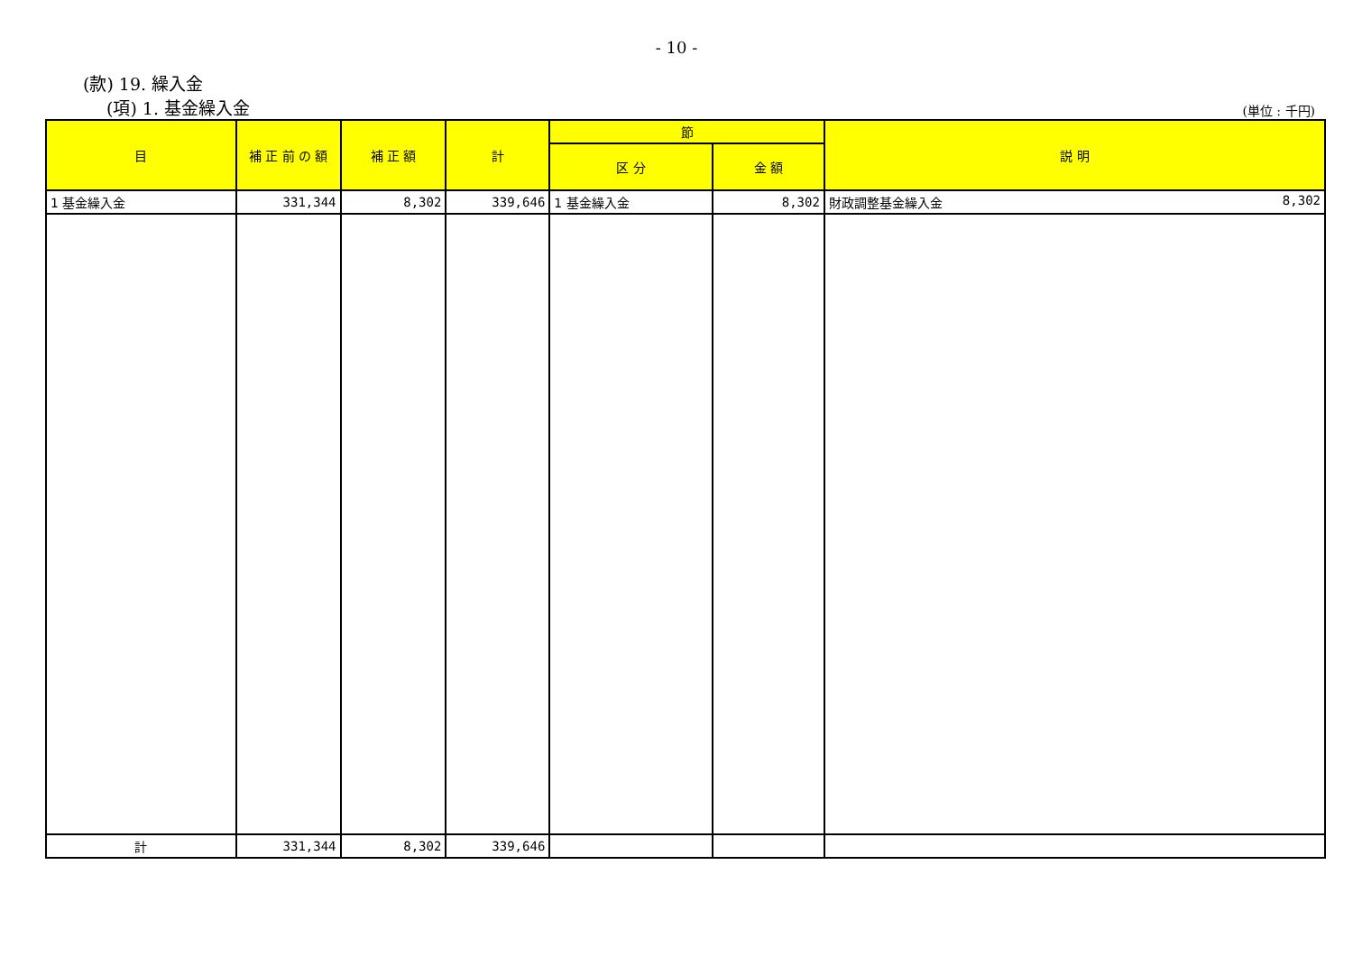- 10 -
(款) 19. 繰入金
(項) 1. 基金繰入金 (単位 : 千円)
| 目 | 補 正 前 の 額 | 補 正 額 | 計 | 節 | | 説 明 |
| --- | --- | --- | --- | --- | --- | --- |
| | | | | 区 分 | 金 額 | |
| 1 基金繰入金 | 331,344 | 8,302 | 339,646 | 1 基金繰入金 | 8,302 | 財政調整基金繰入金 8,302 |
| 計 | 331,344 | 8,302 | 339,646 | | | |